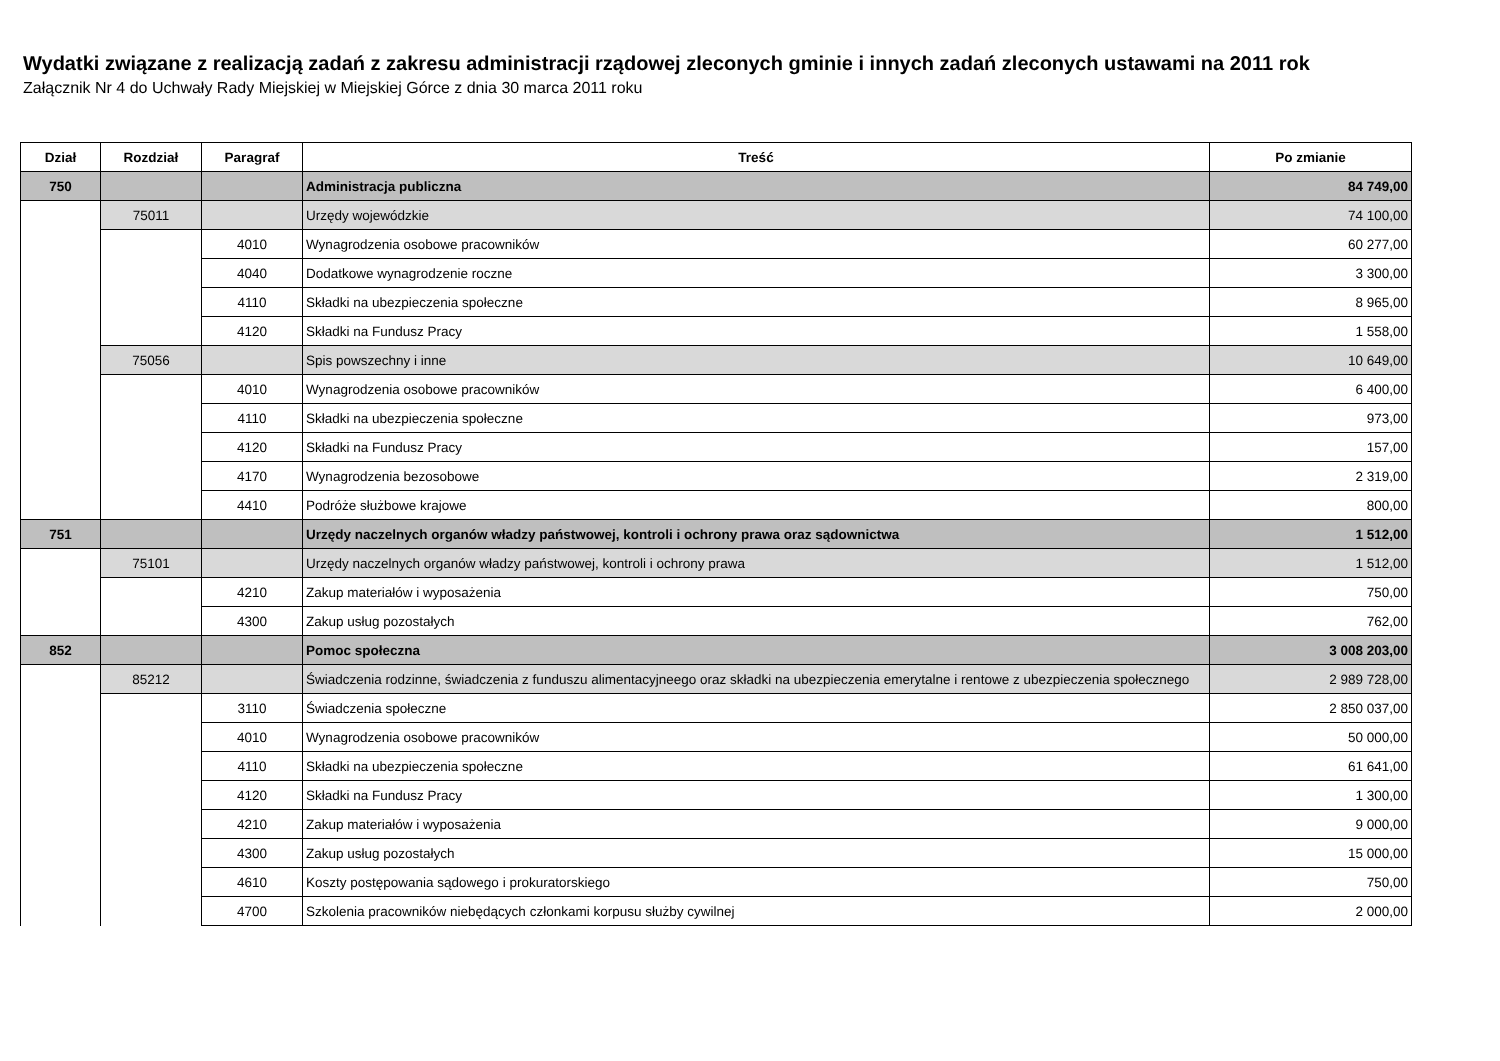Wydatki związane z realizacją zadań z zakresu administracji rządowej zleconych gminie i innych zadań zleconych ustawami na 2011 rok
Załącznik Nr 4 do Uchwały Rady Miejskiej w Miejskiej Górce z dnia 30 marca 2011 roku
| Dział | Rozdział | Paragraf | Treść | Po zmianie |
| --- | --- | --- | --- | --- |
| 750 | | | Administracja publiczna | 84 749,00 |
| | 75011 | | Urzędy wojewódzkie | 74 100,00 |
| | | 4010 | Wynagrodzenia osobowe pracowników | 60 277,00 |
| | | 4040 | Dodatkowe wynagrodzenie roczne | 3 300,00 |
| | | 4110 | Składki na ubezpieczenia społeczne | 8 965,00 |
| | | 4120 | Składki na Fundusz Pracy | 1 558,00 |
| | 75056 | | Spis powszechny i inne | 10 649,00 |
| | | 4010 | Wynagrodzenia osobowe pracowników | 6 400,00 |
| | | 4110 | Składki na ubezpieczenia społeczne | 973,00 |
| | | 4120 | Składki na Fundusz Pracy | 157,00 |
| | | 4170 | Wynagrodzenia bezosobowe | 2 319,00 |
| | | 4410 | Podróże służbowe krajowe | 800,00 |
| 751 | | | Urzędy naczelnych organów władzy państwowej, kontroli i ochrony prawa oraz sądownictwa | 1 512,00 |
| | 75101 | | Urzędy naczelnych organów władzy państwowej, kontroli i ochrony prawa | 1 512,00 |
| | | 4210 | Zakup materiałów i wyposażenia | 750,00 |
| | | 4300 | Zakup usług pozostałych | 762,00 |
| 852 | | | Pomoc społeczna | 3 008 203,00 |
| | 85212 | | Świadczenia rodzinne, świadczenia z funduszu alimentacyjneego oraz składki na ubezpieczenia emerytalne i rentowe z ubezpieczenia społecznego | 2 989 728,00 |
| | | 3110 | Świadczenia społeczne | 2 850 037,00 |
| | | 4010 | Wynagrodzenia osobowe pracowników | 50 000,00 |
| | | 4110 | Składki na ubezpieczenia społeczne | 61 641,00 |
| | | 4120 | Składki na Fundusz Pracy | 1 300,00 |
| | | 4210 | Zakup materiałów i wyposażenia | 9 000,00 |
| | | 4300 | Zakup usług pozostałych | 15 000,00 |
| | | 4610 | Koszty postępowania sądowego i prokuratorskiego | 750,00 |
| | | 4700 | Szkolenia pracowników niebędących członkami korpusu służby cywilnej | 2 000,00 |